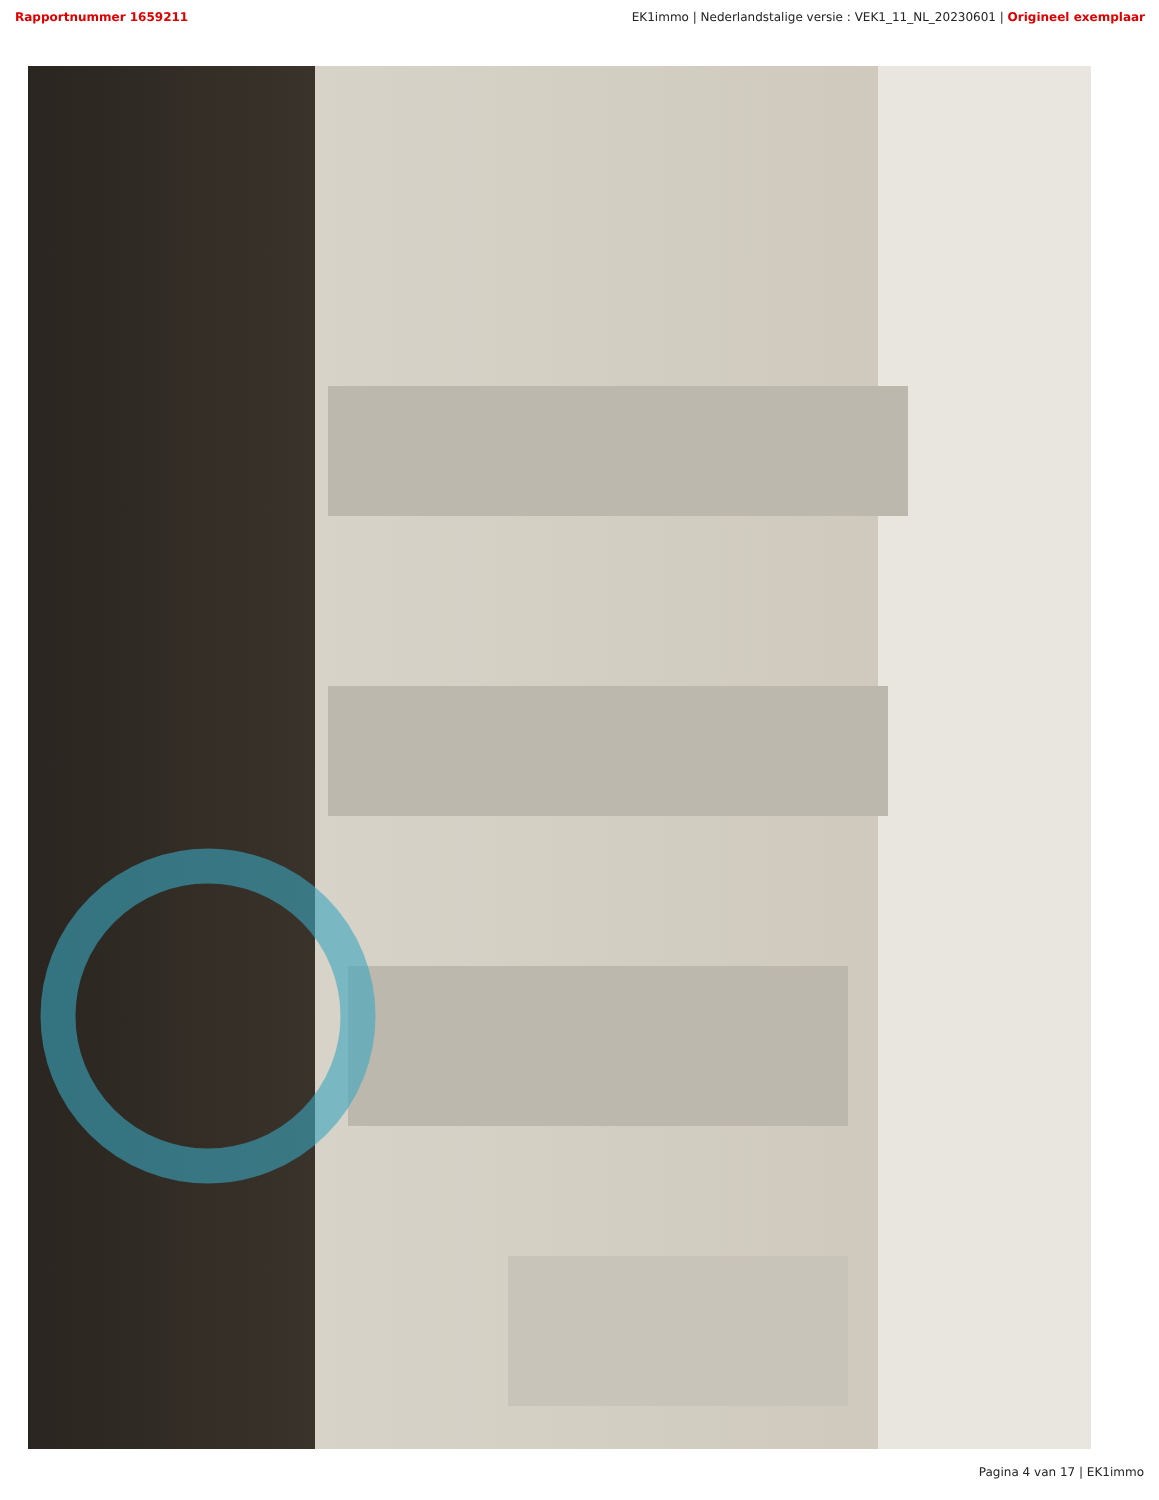Rapportnummer 1659211 EK1immo | Nederlandstalige versie : VEK1_11_NL_20230601 | Origineel exemplaar
Pagina 4 van 17 | EK1immo